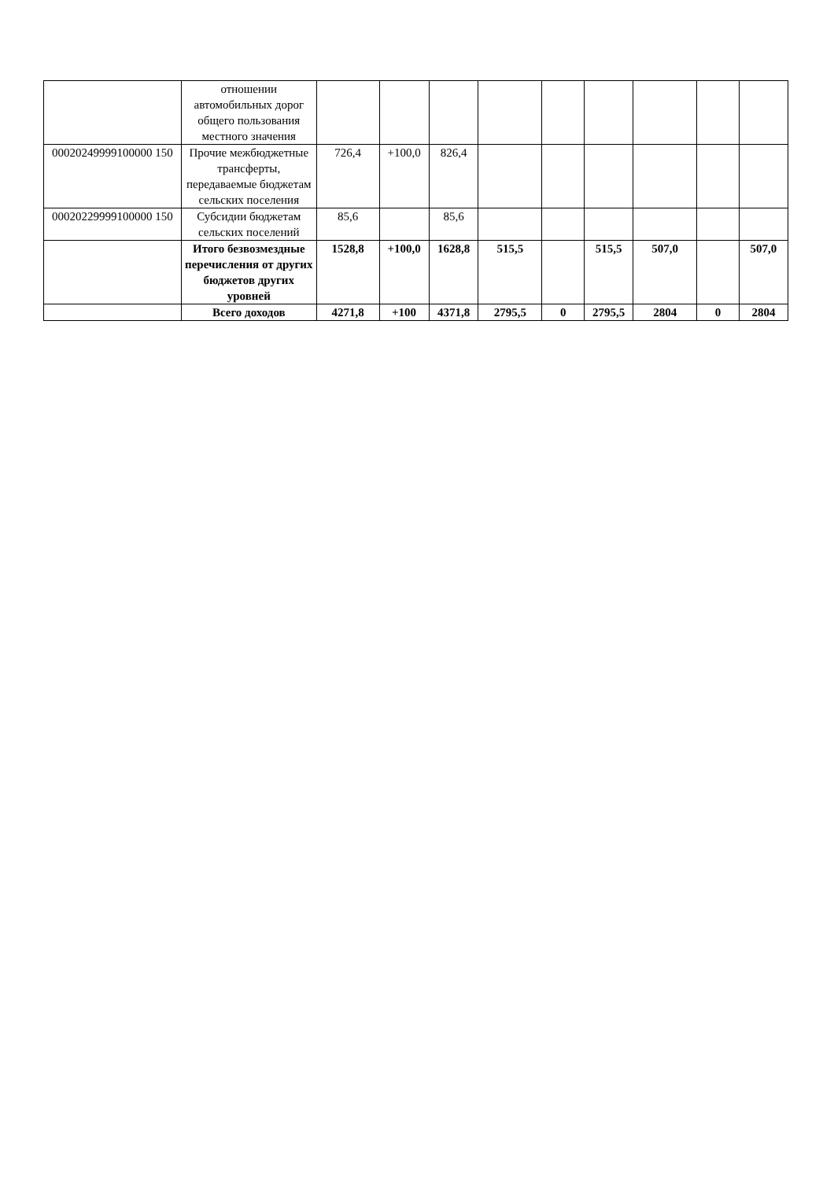| | отношении автомобильных дорог общего пользования местного значения | | | | | | | | | |
| 00020249999100000 150 | Прочие межбюджетные трансферты, передаваемые бюджетам сельских поселения | 726,4 | +100,0 | 826,4 | | | | | | |
| 00020229999100000 150 | Субсидии бюджетам сельских поселений | 85,6 | | 85,6 | | | | | | |
| | Итого безвозмездные перечисления от других бюджетов других уровней | 1528,8 | +100,0 | 1628,8 | 515,5 | | 515,5 | 507,0 | | 507,0 |
| | Всего доходов | 4271,8 | +100 | 4371,8 | 2795,5 | 0 | 2795,5 | 2804 | 0 | 2804 |